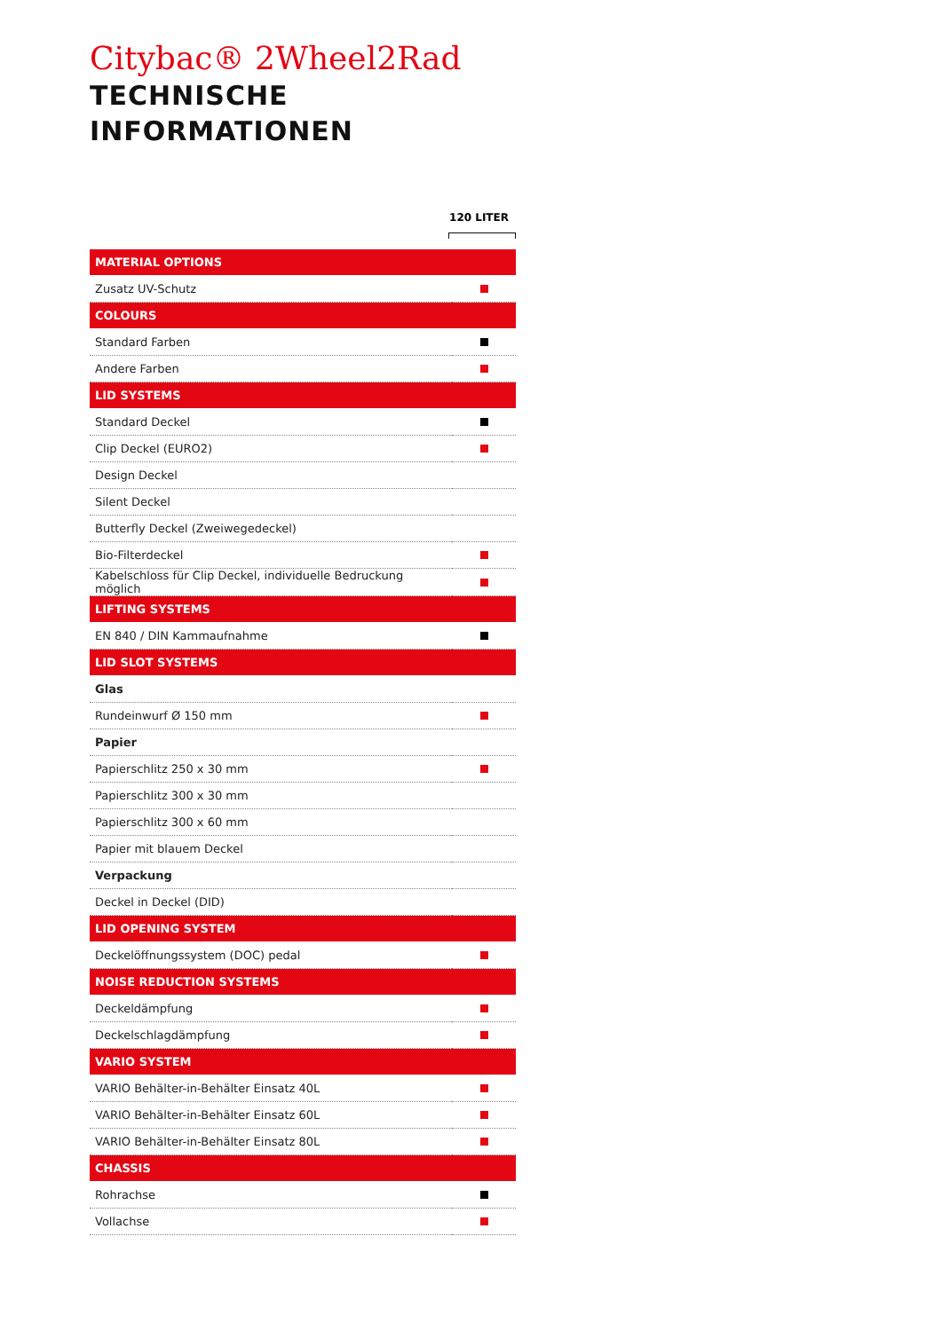Citybac® 2Wheel2Rad
TECHNISCHE INFORMATIONEN
120 LITER
| MATERIAL OPTIONS | |
| Zusatz UV-Schutz | |
| COLOURS | |
| Standard Farben | |
| Andere Farben | |
| LID SYSTEMS | |
| Standard Deckel | |
| Clip Deckel (EURO2) | |
| Design Deckel | |
| Silent Deckel | |
| Butterfly Deckel (Zweiwegedeckel) | |
| Bio-Filterdeckel | |
| Kabelschloss für Clip Deckel, individuelle Bedruckung möglich | |
| LIFTING SYSTEMS | |
| EN 840 / DIN Kammaufnahme | |
| LID SLOT SYSTEMS | |
| Glas | |
| Rundeinwurf Ø 150 mm | |
| Papier | |
| Papierschlitz 250 x 30 mm | |
| Papierschlitz 300 x 30 mm | |
| Papierschlitz 300 x 60 mm | |
| Papier mit blauem Deckel | |
| Verpackung | |
| Deckel in Deckel (DID) | |
| LID OPENING SYSTEM | |
| Deckelöffnungssystem (DOC) pedal | |
| NOISE REDUCTION SYSTEMS | |
| Deckeldämpfung | |
| Deckelschlagdämpfung | |
| VARIO SYSTEM | |
| VARIO Behälter-in-Behälter Einsatz 40L | |
| VARIO Behälter-in-Behälter Einsatz 60L | |
| VARIO Behälter-in-Behälter Einsatz 80L | |
| CHASSIS | |
| Rohrachse | |
| Vollachse | |